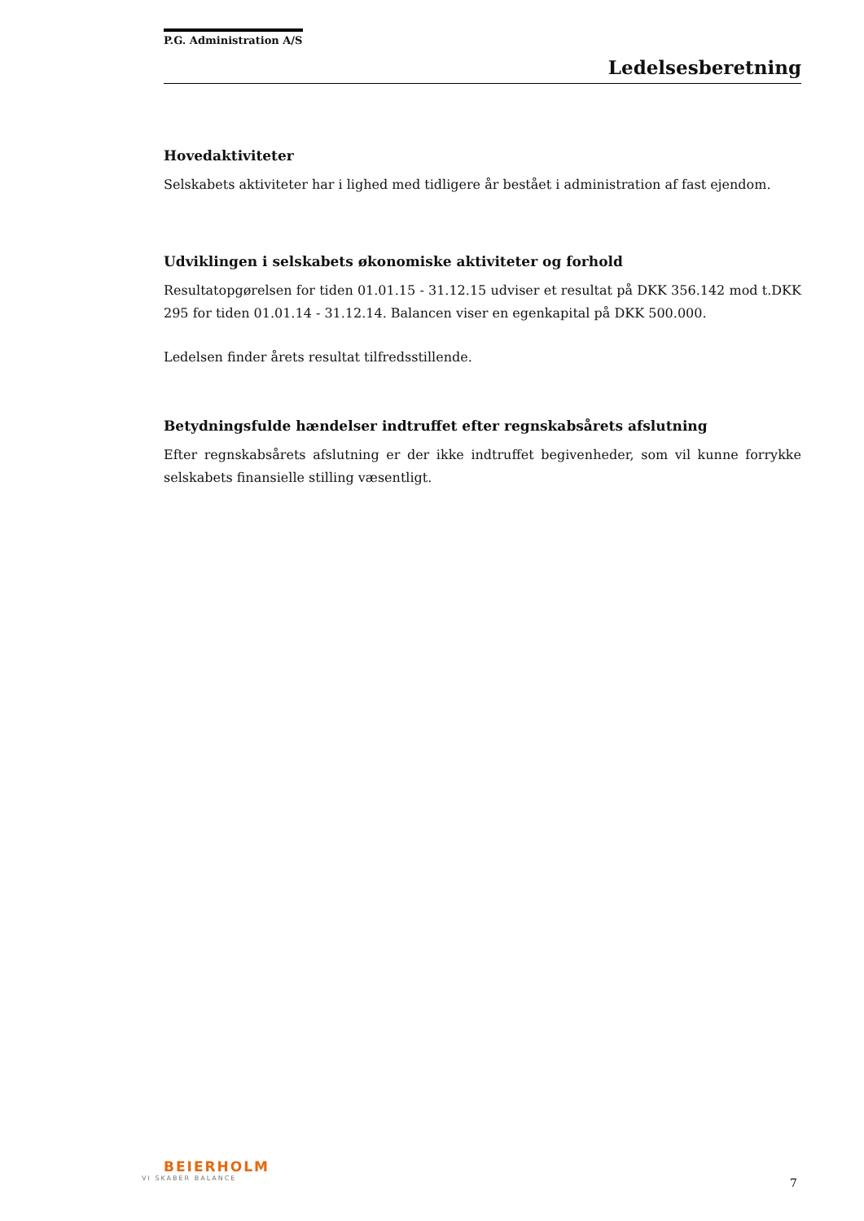P.G. Administration A/S
Ledelsesberetning
Hovedaktiviteter
Selskabets aktiviteter har i lighed med tidligere år bestået i administration af fast ejendom.
Udviklingen i selskabets økonomiske aktiviteter og forhold
Resultatopgørelsen for tiden 01.01.15 - 31.12.15 udviser et resultat på DKK 356.142 mod t.DKK 295 for tiden 01.01.14 - 31.12.14. Balancen viser en egenkapital på DKK 500.000.
Ledelsen finder årets resultat tilfredsstillende.
Betydningsfulde hændelser indtruffet efter regnskabsårets afslutning
Efter regnskabsårets afslutning er der ikke indtruffet begivenheder, som vil kunne forrykke selskabets finansielle stilling væsentligt.
BEIERHOLM
VI SKABER BALANCE
7